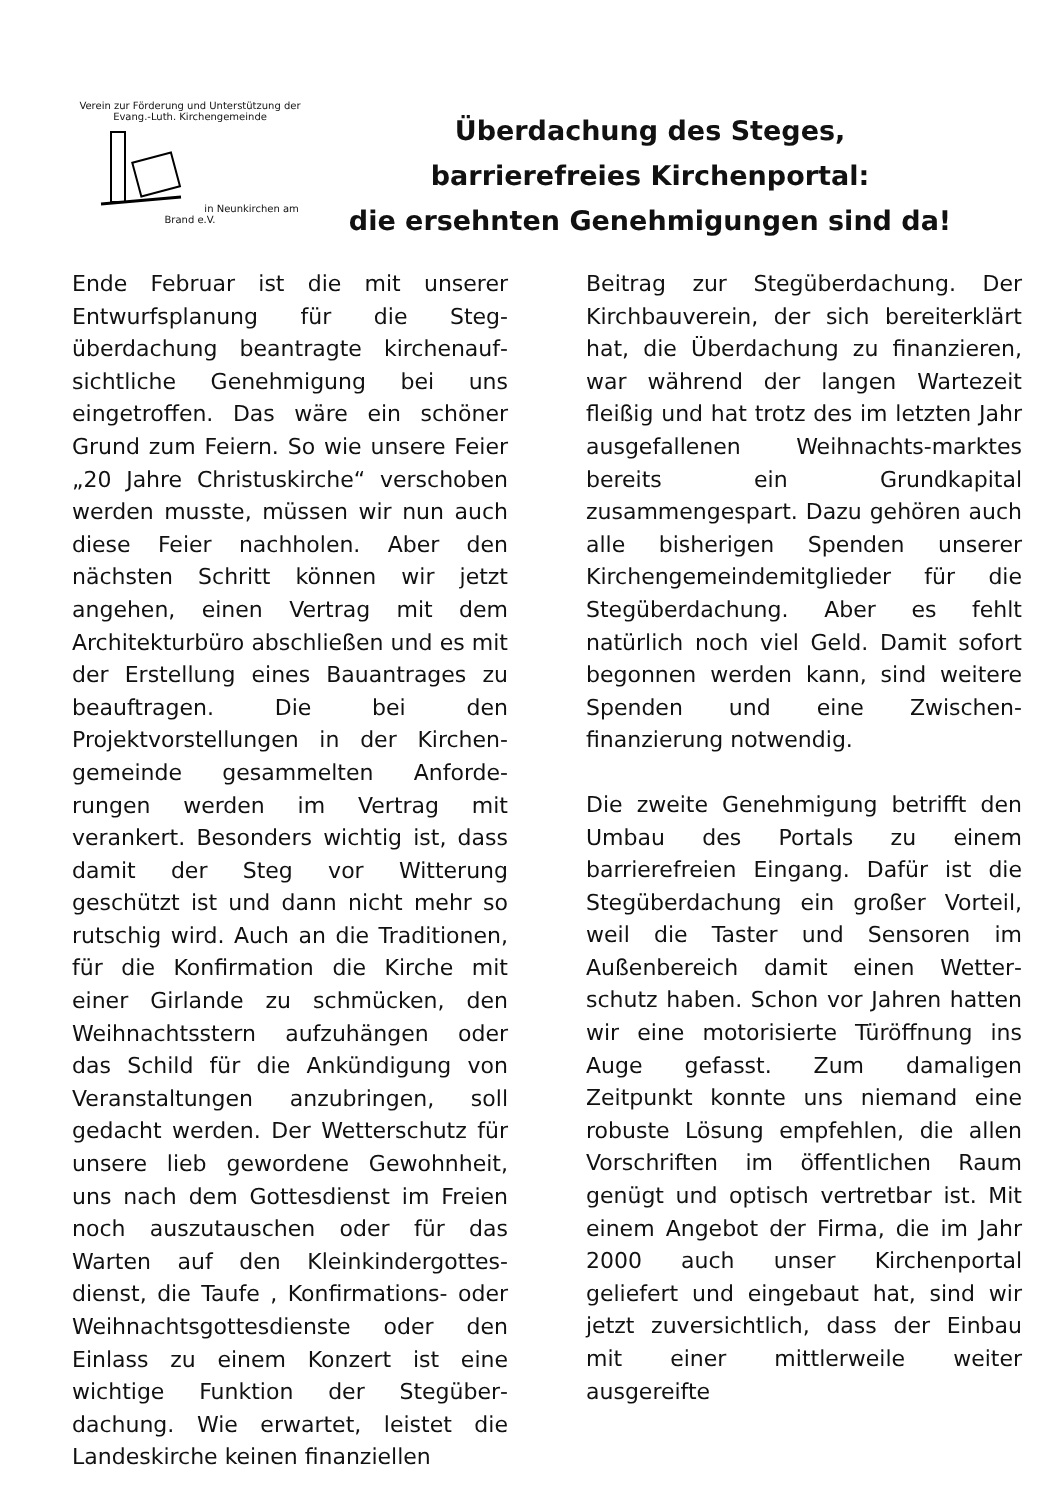Verein zur Förderung und Unterstützung der Evang.-Luth. Kirchengemeinde in Neunkirchen am Brand e.V.
Überdachung des Steges,
barrierefreies Kirchenportal:
die ersehnten Genehmigungen sind da!
Ende Februar ist die mit unserer Entwurfsplanung für die Steg­überdachung beantragte kirchenauf­sichtliche Genehmigung bei uns eingetroffen. Das wäre ein schöner Grund zum Feiern. So wie unsere Feier „20 Jahre Christuskirche“ verschoben werden musste, müssen wir nun auch diese Feier nachholen. Aber den nächsten Schritt können wir jetzt angehen, einen Vertrag mit dem Architekturbüro abschließen und es mit der Erstellung eines Bauantrages zu beauftragen. Die bei den Projektvorstellungen in der Kirchen­gemeinde gesammelten Anforde­rungen werden im Vertrag mit verankert. Besonders wichtig ist, dass damit der Steg vor Witterung geschützt ist und dann nicht mehr so rutschig wird. Auch an die Traditionen, für die Konfirmation die Kirche mit einer Girlande zu schmücken, den Weihnachtsstern aufzuhängen oder das Schild für die Ankündigung von Veranstaltungen anzubringen, soll gedacht werden. Der Wetterschutz für unsere lieb gewordene Gewohnheit, uns nach dem Gottesdienst im Freien noch auszutauschen oder für das Warten auf den Kleinkindergottes­dienst, die Taufe , Konfirmations- oder Weihnachtsgottesdienste oder den Einlass zu einem Konzert ist eine wichtige Funktion der Stegüber­dachung. Wie erwartet, leistet die Landeskirche keinen finanziellen
Beitrag zur Stegüberdachung. Der Kirchbauverein, der sich bereiterklärt hat, die Überdachung zu finanzieren, war während der langen Wartezeit fleißig und hat trotz des im letzten Jahr ausgefallenen Weihnachts-marktes bereits ein Grundkapital zusammengespart. Dazu gehören auch alle bisherigen Spenden unserer Kirchengemeindemitglieder für die Stegüberdachung. Aber es fehlt natürlich noch viel Geld. Damit sofort begonnen werden kann, sind weitere Spenden und eine Zwischen­finanzierung notwendig.
Die zweite Genehmigung betrifft den Umbau des Portals zu einem barrierefreien Eingang. Dafür ist die Stegüberdachung ein großer Vorteil, weil die Taster und Sensoren im Außenbereich damit einen Wetter­schutz haben. Schon vor Jahren hatten wir eine motorisierte Türöffnung ins Auge gefasst. Zum damaligen Zeitpunkt konnte uns niemand eine robuste Lösung empfehlen, die allen Vorschriften im öffentlichen Raum genügt und optisch vertretbar ist. Mit einem Angebot der Firma, die im Jahr 2000 auch unser Kirchenportal geliefert und eingebaut hat, sind wir jetzt zuversichtlich, dass der Einbau mit einer mittlerweile weiter ausgereifte